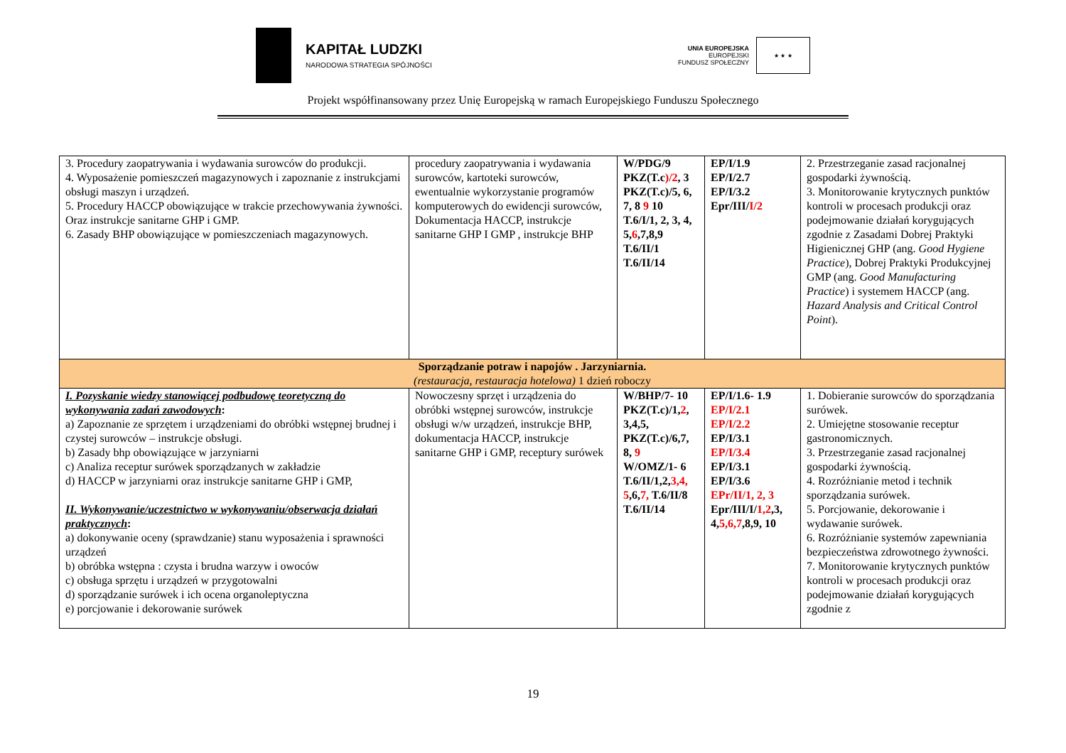KAPITAŁ LUDZKI
NARODOWA STRATEGIA SPÓJNOŚCI
UNIA EUROPEJSKA
EUROPEJSKI
FUNDUSZ SPOŁECZNY
★ ★ ★
Projekt współfinansowany przez Unię Europejską w ramach Europejskiego Funduszu Społecznego
| 3. Procedury zaopatrywania i wydawania surowców do produkcji. 4. Wyposażenie pomieszczeń magazynowych i zapoznanie z instrukcjami obsługi maszyn i urządzeń. 5. Procedury HACCP obowiązujące w trakcie przechowywania żywności. Oraz instrukcje sanitarne GHP i GMP. 6. Zasady BHP obowiązujące w pomieszczeniach magazynowych. | procedury zaopatrywania i wydawania surowców, kartoteki surowców, ewentualnie wykorzystanie programów komputerowych do ewidencji surowców, Dokumentacja HACCP, instrukcje sanitarne GHP I GMP , instrukcje BHP | W/PDG/9 PKZ(T.c )/2 , 3 PKZ(T.c)/5, 6, 7, 8 9 10 T.6/I/1, 2, 3, 4, 5, 6 ,7,8,9 T.6/II/1 T.6/II/14 | EP/I/1.9 EP/I/2.7 EP/I/3.2 Epr/III/ I/2 | 2. Przestrzeganie zasad racjonalnej gospodarki żywnością. 3. Monitorowanie krytycznych punktów kontroli w procesach produkcji oraz podejmowanie działań korygujących zgodnie z Zasadami Dobrej Praktyki Higienicznej GHP (ang. Good Hygiene Practice ), Dobrej Praktyki Produkcyjnej GMP (ang. Good Manufacturing Practice ) i systemem HACCP (ang. Hazard Analysis and Critical Control Point ). |
| Sporządzanie potraw i napojów . Jarzyniarnia. (restauracja, restauracja hotelowa) 1 dzień roboczy | | | | |
| I. Pozyskanie wiedzy stanowiącej podbudowę teoretyczną do wykonywania zadań zawodowych : a) Zapoznanie ze sprzętem i urządzeniami do obróbki wstępnej brudnej i czystej surowców – instrukcje obsługi. b) Zasady bhp obowiązujące w jarzyniarni c) Analiza receptur surówek sporządzanych w zakładzie d) HACCP w jarzyniarni oraz instrukcje sanitarne GHP i GMP, II. Wykonywanie/uczestnictwo w wykonywaniu/obserwacja działań praktycznych : a) dokonywanie oceny (sprawdzanie) stanu wyposażenia i sprawności urządzeń b) obróbka wstępna : czysta i brudna warzyw i owoców c) obsługa sprzętu i urządzeń w przygotowalni d) sporządzanie surówek i ich ocena organoleptyczna e) porcjowanie i dekorowanie surówek | Nowoczesny sprzęt i urządzenia do obróbki wstępnej surowców, instrukcje obsługi w/w urządzeń, instrukcje BHP, dokumentacja HACCP, instrukcje sanitarne GHP i GMP, receptury surówek | W/BHP/7- 10 PKZ(T.c)/1, 2 , 3,4,5, PKZ(T.c)/6,7, 8, 9 W/OMZ/1- 6 T.6/II/1,2, 3,4, 5 ,6, 7, T.6/II/8 T.6/II/14 | EP/I/1.6- 1.9 EP/I/2.1 EP/I/2.2 EP/I/3.1 EP/I/3.4 EP/I/3.1 EP/I/3.6 EPr/II/1, 2, 3 Epr/III/I/ 1,2 ,3, 4, 5,6,7 ,8,9, 10 | 1. Dobieranie surowców do sporządzania surówek. 2. Umiejętne stosowanie receptur gastronomicznych. 3. Przestrzeganie zasad racjonalnej gospodarki żywnością. 4. Rozróżnianie metod i technik sporządzania surówek. 5. Porcjowanie, dekorowanie i wydawanie surówek. 6. Rozróżnianie systemów zapewniania bezpieczeństwa zdrowotnego żywności. 7. Monitorowanie krytycznych punktów kontroli w procesach produkcji oraz podejmowanie działań korygujących zgodnie z |
19